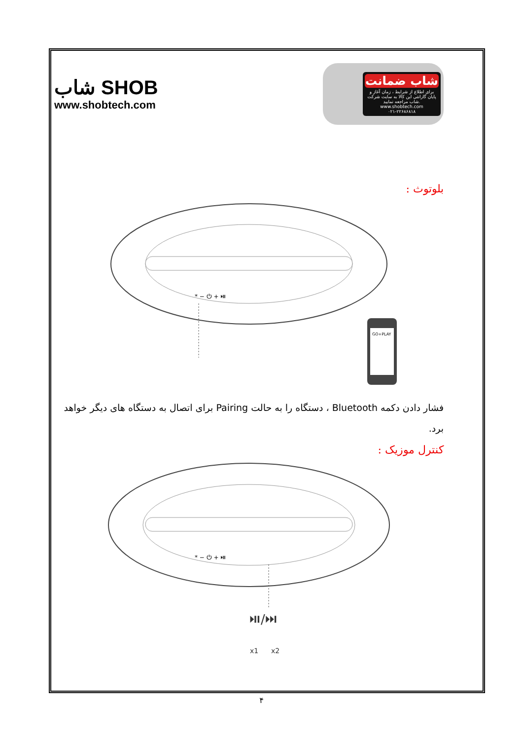ﺷﺎﺏ SHOB
www.shobtech.com
شاب ضمانت
برای اطلاع از شرایط ، زمان آغاز و پایان گارانتی این کالا به سایت شرکت شاب مراجعه نمایید.
www.shobtech.com
۰۲۱-۲۲۶۸۶۸۱۸
بلوتوث :
* − ⏻ + ⏯
GO+PLAY
فشار دادن دکمه Bluetooth ، دستگاه را به حالت Pairing برای اتصال به دستگاه های دیگر خواهد برد.
کنترل موزیک :
* − ⏻ + ⏯
⏯/⏭
x1
x2
۴